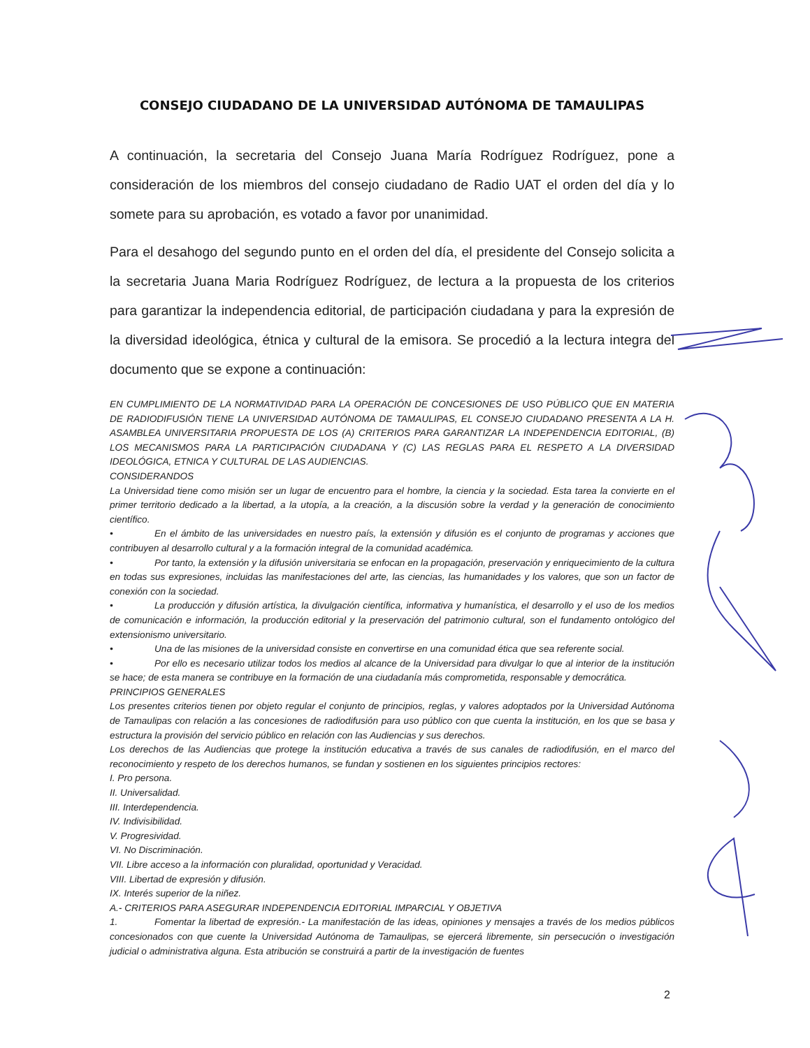CONSEJO CIUDADANO DE LA UNIVERSIDAD AUTÓNOMA DE TAMAULIPAS
A continuación, la secretaria del Consejo Juana María Rodríguez Rodríguez, pone a consideración de los miembros del consejo ciudadano de Radio UAT el orden del día y lo somete para su aprobación, es votado a favor por unanimidad.
Para el desahogo del segundo punto en el orden del día, el presidente del Consejo solicita a la secretaria Juana Maria Rodríguez Rodríguez, de lectura a la propuesta de los criterios para garantizar la independencia editorial, de participación ciudadana y para la expresión de la diversidad ideológica, étnica y cultural de la emisora. Se procedió a la lectura integra del documento que se expone a continuación:
EN CUMPLIMIENTO DE LA NORMATIVIDAD PARA LA OPERACIÓN DE CONCESIONES DE USO PÚBLICO QUE EN MATERIA DE RADIODIFUSIÓN TIENE LA UNIVERSIDAD AUTÓNOMA DE TAMAULIPAS, EL CONSEJO CIUDADANO PRESENTA A LA H. ASAMBLEA UNIVERSITARIA PROPUESTA DE LOS (A) CRITERIOS PARA GARANTIZAR LA INDEPENDENCIA EDITORIAL, (B) LOS MECANISMOS PARA LA PARTICIPACIÓN CIUDADANA Y (C) LAS REGLAS PARA EL RESPETO A LA DIVERSIDAD IDEOLÓGICA, ETNICA Y CULTURAL DE LAS AUDIENCIAS.
CONSIDERANDOS
La Universidad tiene como misión ser un lugar de encuentro para el hombre, la ciencia y la sociedad. Esta tarea la convierte en el primer territorio dedicado a la libertad, a la utopía, a la creación, a la discusión sobre la verdad y la generación de conocimiento científico.
• En el ámbito de las universidades en nuestro país, la extensión y difusión es el conjunto de programas y acciones que contribuyen al desarrollo cultural y a la formación integral de la comunidad académica.
• Por tanto, la extensión y la difusión universitaria se enfocan en la propagación, preservación y enriquecimiento de la cultura en todas sus expresiones, incluidas las manifestaciones del arte, las ciencias, las humanidades y los valores, que son un factor de conexión con la sociedad.
• La producción y difusión artística, la divulgación científica, informativa y humanística, el desarrollo y el uso de los medios de comunicación e información, la producción editorial y la preservación del patrimonio cultural, son el fundamento ontológico del extensionismo universitario.
• Una de las misiones de la universidad consiste en convertirse en una comunidad ética que sea referente social.
• Por ello es necesario utilizar todos los medios al alcance de la Universidad para divulgar lo que al interior de la institución se hace; de esta manera se contribuye en la formación de una ciudadanía más comprometida, responsable y democrática.
PRINCIPIOS GENERALES
Los presentes criterios tienen por objeto regular el conjunto de principios, reglas, y valores adoptados por la Universidad Autónoma de Tamaulipas con relación a las concesiones de radiodifusión para uso público con que cuenta la institución, en los que se basa y estructura la provisión del servicio público en relación con las Audiencias y sus derechos.
Los derechos de las Audiencias que protege la institución educativa a través de sus canales de radiodifusión, en el marco del reconocimiento y respeto de los derechos humanos, se fundan y sostienen en los siguientes principios rectores:
I. Pro persona.
II. Universalidad.
III. Interdependencia.
IV. Indivisibilidad.
V. Progresividad.
VI. No Discriminación.
VII. Libre acceso a la información con pluralidad, oportunidad y Veracidad.
VIII. Libertad de expresión y difusión.
IX. Interés superior de la niñez.
A.- CRITERIOS PARA ASEGURAR INDEPENDENCIA EDITORIAL IMPARCIAL Y OBJETIVA
1. Fomentar la libertad de expresión.- La manifestación de las ideas, opiniones y mensajes a través de los medios públicos concesionados con que cuente la Universidad Autónoma de Tamaulipas, se ejercerá libremente, sin persecución o investigación judicial o administrativa alguna. Esta atribución se construirá a partir de la investigación de fuentes
2